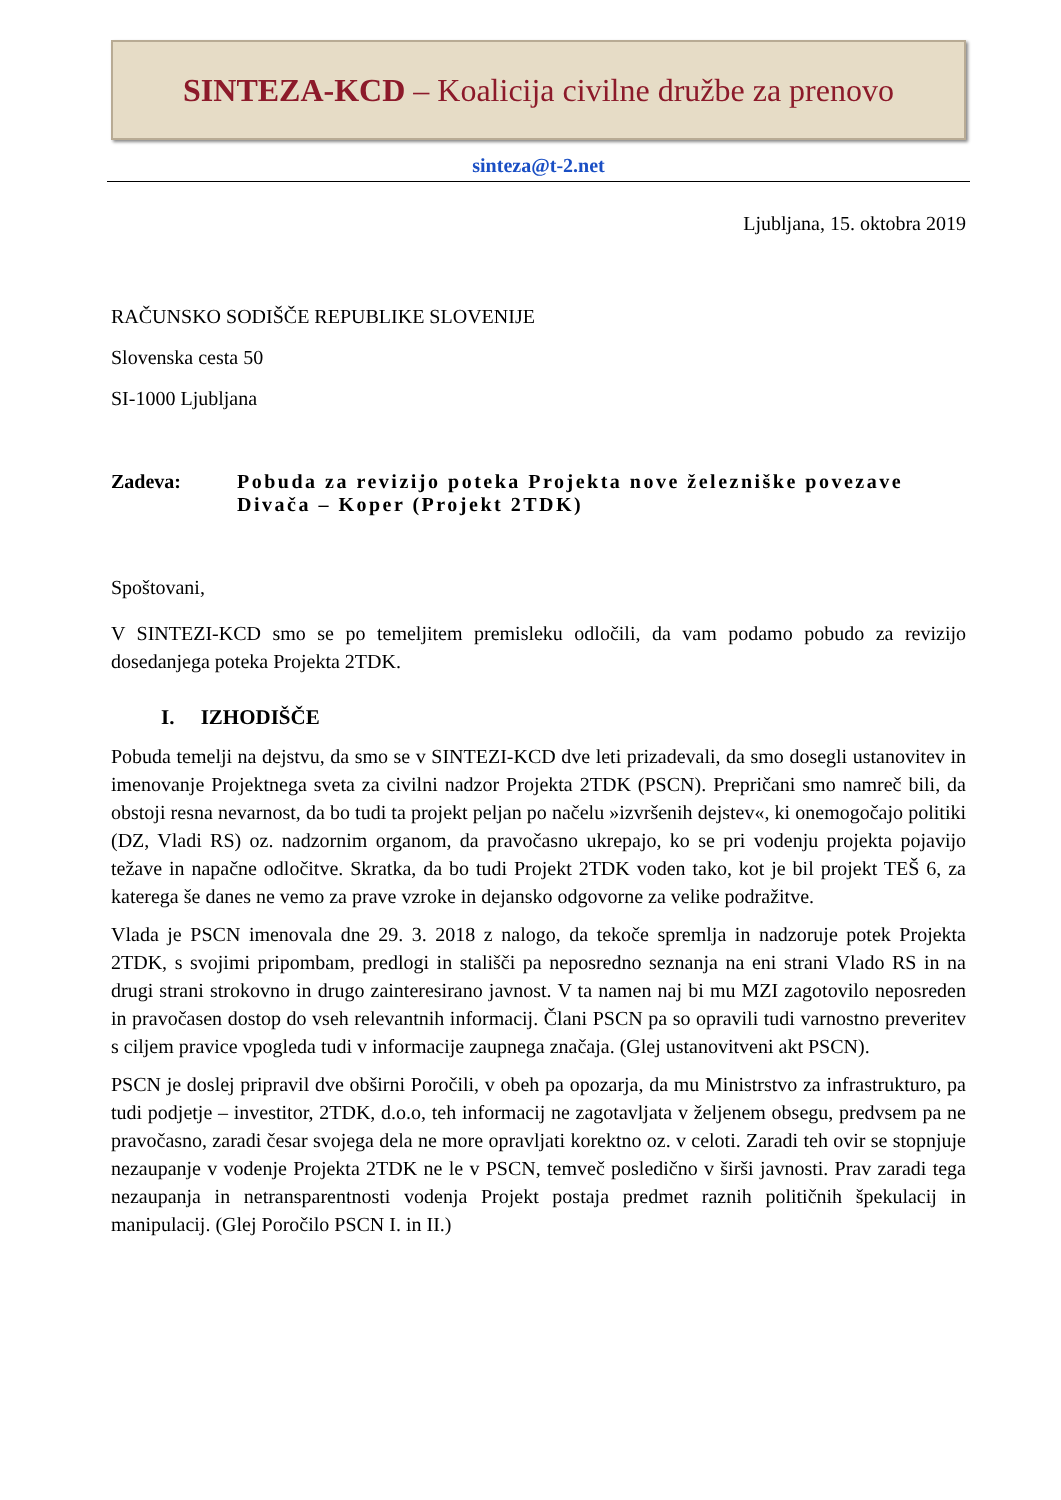SINTEZA-KCD – Koalicija civilne družbe za prenovo
sinteza@t-2.net
Ljubljana, 15. oktobra 2019
RAČUNSKO SODIŠČE REPUBLIKE SLOVENIJE
Slovenska cesta 50
SI-1000 Ljubljana
Zadeva: Pobuda za revizijo poteka Projekta nove železniške povezave Divača – Koper (Projekt 2TDK)
Spoštovani,
V SINTEZI-KCD smo se po temeljitem premisleku odločili, da vam podamo pobudo za revizijo dosedanjega poteka Projekta 2TDK.
I. IZHODIŠČE
Pobuda temelji na dejstvu, da smo se v SINTEZI-KCD dve leti prizadevali, da smo dosegli ustanovitev in imenovanje Projektnega sveta za civilni nadzor Projekta 2TDK (PSCN). Prepričani smo namreč bili, da obstoji resna nevarnost, da bo tudi ta projekt peljan po načelu »izvršenih dejstev«, ki onemogočajo politiki (DZ, Vladi RS) oz. nadzornim organom, da pravočasno ukrepajo, ko se pri vodenju projekta pojavijo težave in napačne odločitve. Skratka, da bo tudi Projekt 2TDK voden tako, kot je bil projekt TEŠ 6, za katerega še danes ne vemo za prave vzroke in dejansko odgovorne za velike podražitve.
Vlada je PSCN imenovala dne 29. 3. 2018 z nalogo, da tekoče spremlja in nadzoruje potek Projekta 2TDK, s svojimi pripombam, predlogi in stališči pa neposredno seznanja na eni strani Vlado RS in na drugi strani strokovno in drugo zainteresirano javnost. V ta namen naj bi mu MZI zagotovilo neposreden in pravočasen dostop do vseh relevantnih informacij. Člani PSCN pa so opravili tudi varnostno preveritev s ciljem pravice vpogleda tudi v informacije zaupnega značaja. (Glej ustanovitveni akt PSCN).
PSCN je doslej pripravil dve obširni Poročili, v obeh pa opozarja, da mu Ministrstvo za infrastrukturo, pa tudi podjetje – investitor, 2TDK, d.o.o, teh informacij ne zagotavljata v željenem obsegu, predvsem pa ne pravočasno, zaradi česar svojega dela ne more opravljati korektno oz. v celoti. Zaradi teh ovir se stopnjuje nezaupanje v vodenje Projekta 2TDK ne le v PSCN, temveč posledično v širši javnosti. Prav zaradi tega nezaupanja in netransparentnosti vodenja Projekt postaja predmet raznih političnih špekulacij in manipulacij. (Glej Poročilo PSCN I. in II.)